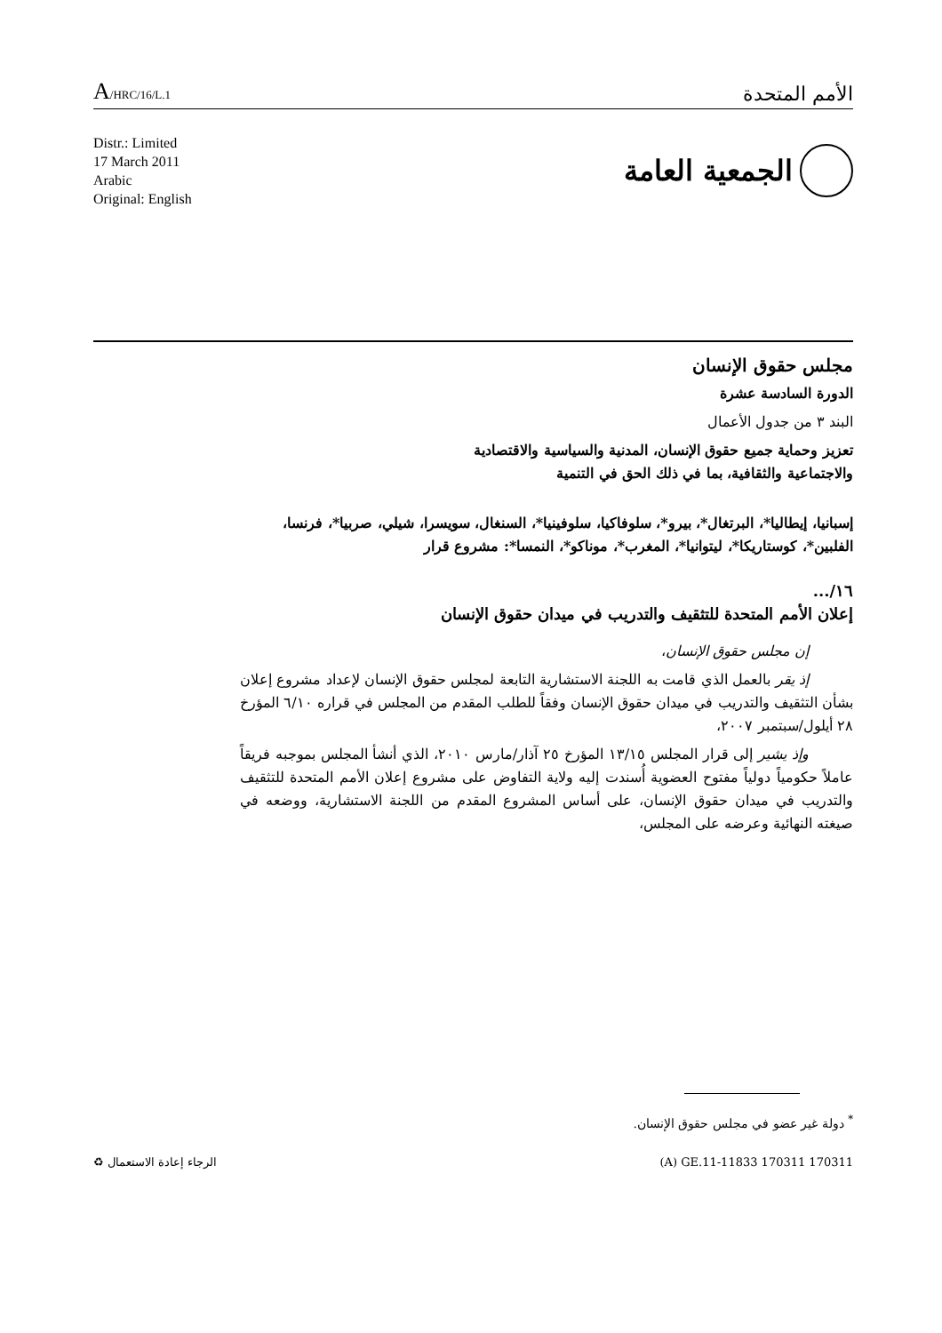A/HRC/16/L.1
الأمم المتحدة
Distr.: Limited
17 March 2011
Arabic
Original: English
الجمعية العامة
مجلس حقوق الإنسان
الدورة السادسة عشرة
البند ٣ من جدول الأعمال
تعزيز وحماية جميع حقوق الإنسان، المدنية والسياسية والاقتصادية
والاجتماعية والثقافية، بما في ذلك الحق في التنمية
إسبانيا، إيطاليا*، البرتغال*، بيرو*، سلوفاكيا، سلوفينيا*، السنغال، سويسرا، شيلي، صربيا*، فرنسا، الفلبين*، كوستاريكا*، ليتوانيا*، المغرب*، موناكو*، النمسا*: مشروع قرار
١٦/...
إعلان الأمم المتحدة للتثقيف والتدريب في ميدان حقوق الإنسان
إن مجلس حقوق الإنسان،
إذ يقر بالعمل الذي قامت به اللجنة الاستشارية التابعة لمجلس حقوق الإنسان لإعداد مشروع إعلان بشأن التثقيف والتدريب في ميدان حقوق الإنسان وفقاً للطلب المقدم من المجلس في قراره ٦/١٠ المؤرخ ٢٨ أيلول/سبتمبر ٢٠٠٧،
وإذ يشير إلى قرار المجلس ١٣/١٥ المؤرخ ٢٥ آذار/مارس ٢٠١٠، الذي أنشأ المجلس بموجبه فريقاً عاملاً حكومياً دولياً مفتوح العضوية أُسندت إليه ولاية التفاوض على مشروع إعلان الأمم المتحدة للتثقيف والتدريب في ميدان حقوق الإنسان، على أساس المشروع المقدم من اللجنة الاستشارية، ووضعه في صيغته النهائية وعرضه على المجلس،
<sup>*</sup> دولة غير عضو في مجلس حقوق الإنسان.
♻ الرجاء إعادة الاستعمال (A) GE.11-11833 170311 170311